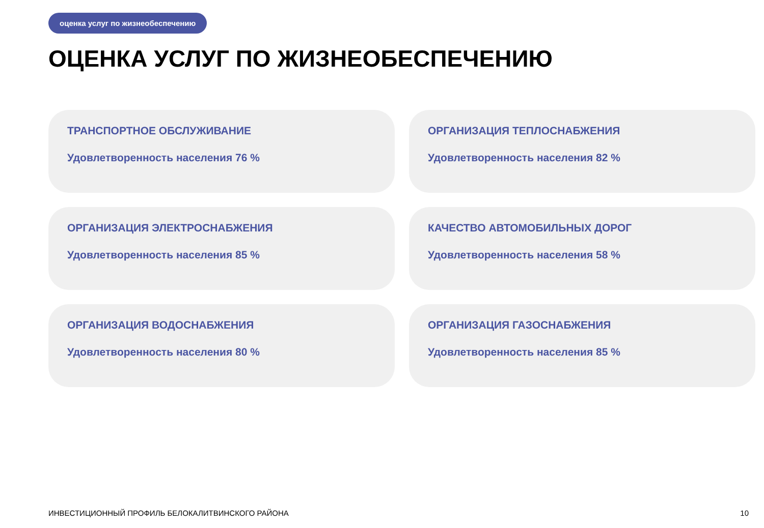оценка услуг по жизнеобеспечению
ОЦЕНКА УСЛУГ ПО ЖИЗНЕОБЕСПЕЧЕНИЮ
ТРАНСПОРТНОЕ ОБСЛУЖИВАНИЕ
Удовлетворенность населения 76 %
ОРГАНИЗАЦИЯ ТЕПЛОСНАБЖЕНИЯ
Удовлетворенность населения 82 %
ОРГАНИЗАЦИЯ ЭЛЕКТРОСНАБЖЕНИЯ
Удовлетворенность населения 85 %
КАЧЕСТВО АВТОМОБИЛЬНЫХ ДОРОГ
Удовлетворенность населения 58 %
ОРГАНИЗАЦИЯ ВОДОСНАБЖЕНИЯ
Удовлетворенность населения 80 %
ОРГАНИЗАЦИЯ ГАЗОСНАБЖЕНИЯ
Удовлетворенность населения 85 %
ИНВЕСТИЦИОННЫЙ ПРОФИЛЬ БЕЛОКАЛИТВИНСКОГО РАЙОНА
10